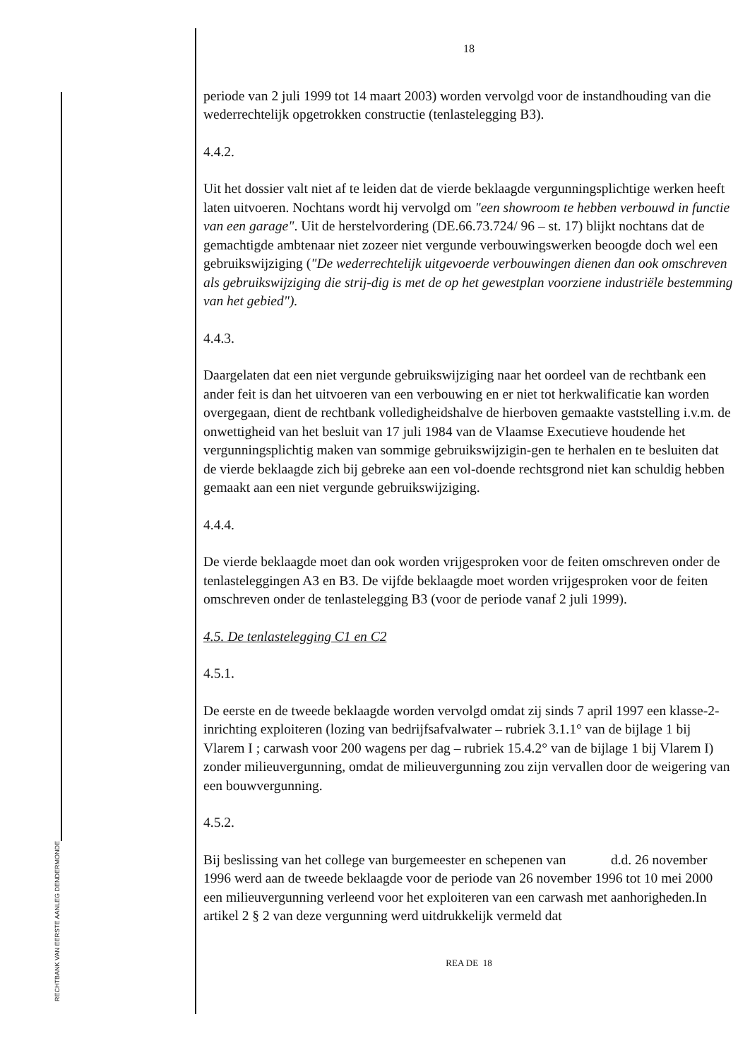RECHTBANK VAN EERSTE AANLEG DENDERMONDE
18
periode van 2 juli 1999 tot 14 maart 2003) worden vervolgd voor de instandhouding van die wederrechtelijk opgetrokken constructie (tenlastelegging B3).
4.4.2.
Uit het dossier valt niet af te leiden dat de vierde beklaagde vergunningsplichtige werken heeft laten uitvoeren. Nochtans wordt hij vervolgd om "een showroom te hebben verbouwd in functie van een garage". Uit de herstelvordering (DE.66.73.724/ 96 – st. 17) blijkt nochtans dat de gemachtigde ambtenaar niet zozeer niet vergunde verbouwingswerken beoogde doch wel een gebruikswijziging ("De wederrechtelijk uitgevoerde verbouwingen dienen dan ook omschreven als gebruikswijziging die strij-dig is met de op het gewestplan voorziene industriële bestemming van het gebied").
4.4.3.
Daargelaten dat een niet vergunde gebruikswijziging naar het oordeel van de rechtbank een ander feit is dan het uitvoeren van een verbouwing en er niet tot herkwalificatie kan worden overgegaan, dient de rechtbank volledigheidshalve de hierboven gemaakte vaststelling i.v.m. de onwettigheid van het besluit van 17 juli 1984 van de Vlaamse Executieve houdende het vergunningsplichtig maken van sommige gebruikswijzigin-gen te herhalen en te besluiten dat de vierde beklaagde zich bij gebreke aan een vol-doende rechtsgrond niet kan schuldig hebben gemaakt aan een niet vergunde gebruikswijziging.
4.4.4.
De vierde beklaagde moet dan ook worden vrijgesproken voor de feiten omschreven onder de tenlasteleggingen A3 en B3. De vijfde beklaagde moet worden vrijgesproken voor de feiten omschreven onder de tenlastelegging B3 (voor de periode vanaf 2 juli 1999).
4.5. De tenlastelegging C1 en C2
4.5.1.
De eerste en de tweede beklaagde worden vervolgd omdat zij sinds 7 april 1997 een klasse-2-inrichting exploiteren (lozing van bedrijfsafvalwater – rubriek 3.1.1° van de bijlage 1 bij Vlarem I ; carwash voor 200 wagens per dag – rubriek 15.4.2° van de bijlage 1 bij Vlarem I) zonder milieuvergunning, omdat de milieuvergunning zou zijn vervallen door de weigering van een bouwvergunning.
4.5.2.
Bij beslissing van het college van burgemeester en schepenen van d.d. 26 november 1996 werd aan de tweede beklaagde voor de periode van 26 november 1996 tot 10 mei 2000 een milieuvergunning verleend voor het exploiteren van een carwash met aanhorigheden.In artikel 2 § 2 van deze vergunning werd uitdrukkelijk vermeld dat
REA DE 18